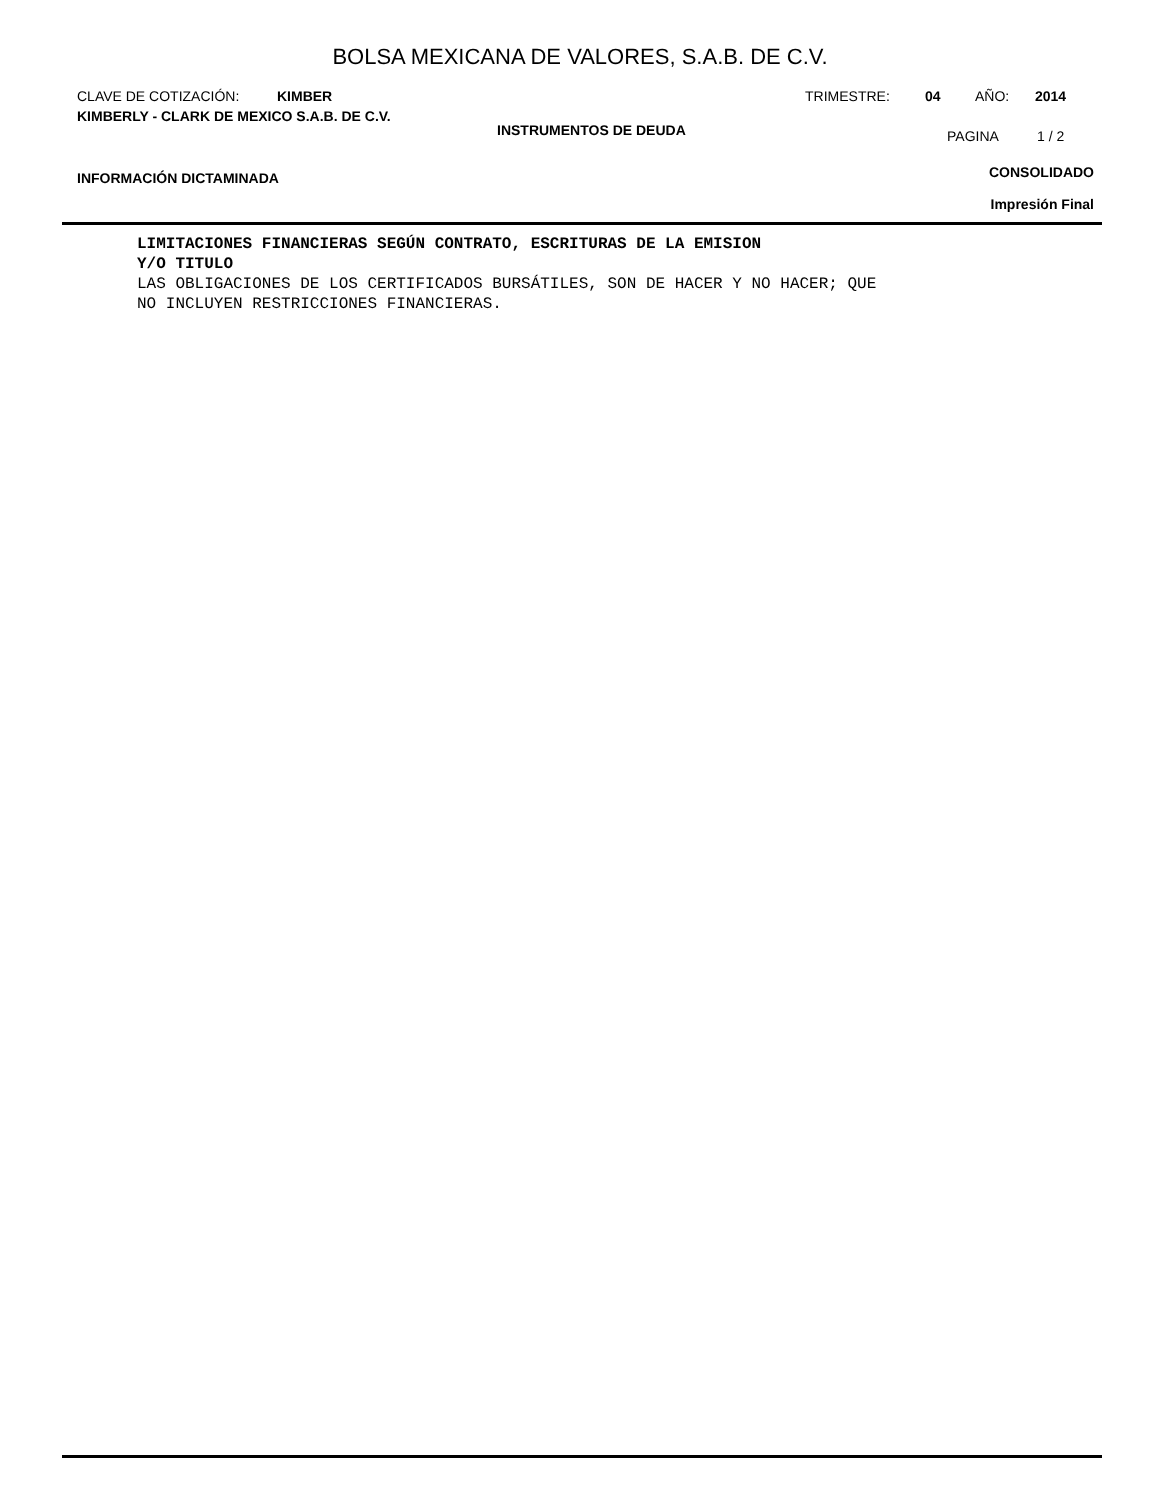BOLSA MEXICANA DE VALORES, S.A.B. DE C.V.
CLAVE DE COTIZACIÓN: KIMBER TRIMESTRE: 04 AÑO: 2014
KIMBERLY - CLARK DE MEXICO S.A.B. DE C.V. INSTRUMENTOS DE DEUDA PAGINA 1 / 2
INFORMACIÓN DICTAMINADA CONSOLIDADO
Impresión Final
LIMITACIONES FINANCIERAS SEGÚN CONTRATO, ESCRITURAS DE LA EMISION
Y/O TITULO
LAS OBLIGACIONES DE LOS CERTIFICADOS BURSÁTILES, SON DE HACER Y NO HACER; QUE
NO INCLUYEN RESTRICCIONES FINANCIERAS.